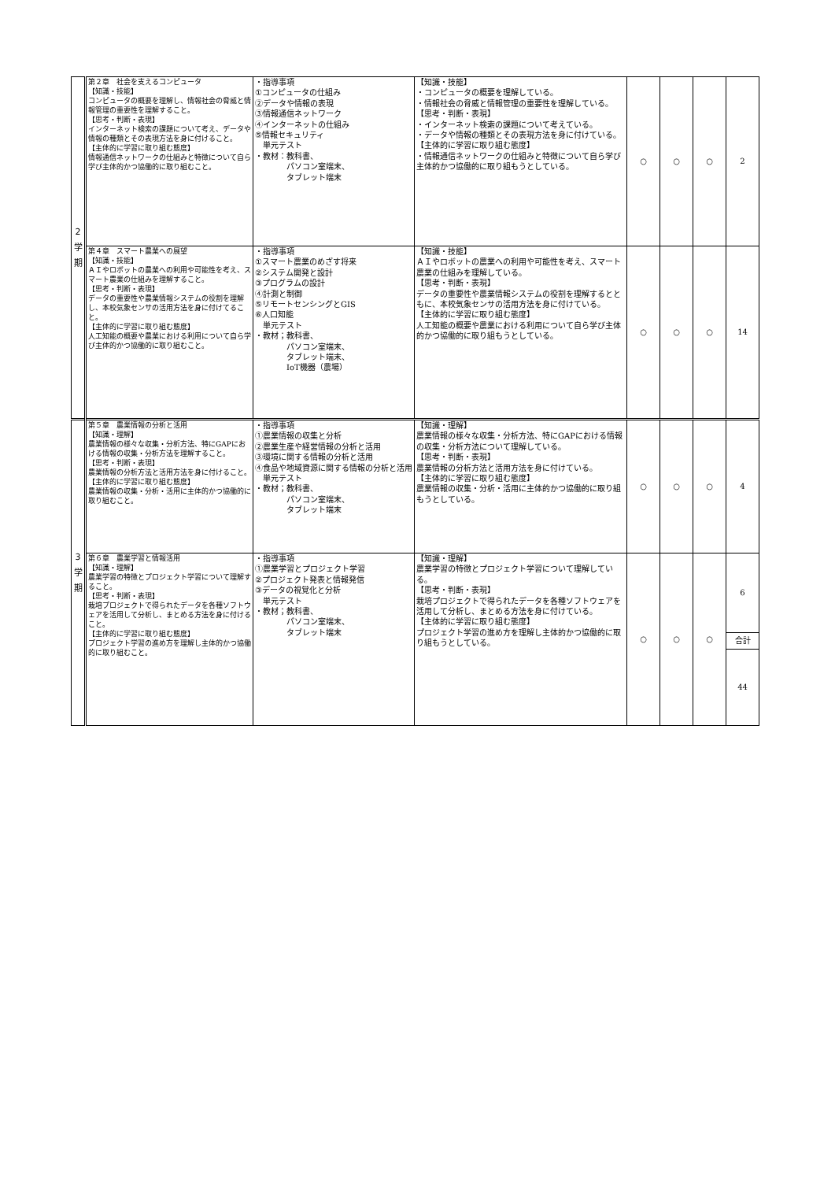| 2 学 期 | 第２章 社会を支えるコンピュータ 【知識・技能】 コンピュータの概要を理解し、情報社会の脅威と情報管理の重要性を理解すること。 【思考・判断・表現】 インターネット検索の課題について考え、データや情報の種類とその表現方法を身に付けること。 【主体的に学習に取り組む態度】 情報通信ネットワークの仕組みと特徴について自ら学び主体的かつ協働的に取り組むこと。 | ・指導事項 ①コンピュータの仕組み ②データや情報の表現 ③情報通信ネットワーク ④インターネットの仕組み ⑤情報セキュリティ 単元テスト ・教材：教科書、 パソコン室端末、 タブレット端末 | 【知識・技能】 ・コンピュータの概要を理解している。 ・情報社会の脅威と情報管理の重要性を理解している。 【思考・判断・表現】 ・インターネット検索の課題について考えている。 ・データや情報の種類とその表現方法を身に付けている。 【主体的に学習に取り組む態度】 ・情報通信ネットワークの仕組みと特徴について自ら学び主体的かつ協働的に取り組もうとしている。 | ○ | ○ | ○ | 2 |
| | 第４章 スマート農業への展望 【知識・技能】 ＡＩやロボットの農業への利用や可能性を考え、スマート農業の仕組みを理解すること。 【思考・判断・表現】 データの重要性や農業情報システムの役割を理解し、本校気象センサの活用方法を身に付けてること。 【主体的に学習に取り組む態度】 人工知能の概要や農業における利用について自ら学び主体的かつ協働的に取り組むこと。 | ・指導事項 ①スマート農業のめざす将来 ②システム開発と設計 ③プログラムの設計 ④計測と制御 ⑤リモートセンシングとGIS ⑥人口知能 単元テスト ・教材；教科書、 パソコン室端末、 タブレット端末、 IoT機器（農場） | 【知識・技能】 ＡＩやロボットの農業への利用や可能性を考え、スマート農業の仕組みを理解している。 【思考・判断・表現】 データの重要性や農業情報システムの役割を理解するとともに、本校気象センサの活用方法を身に付けている。 【主体的に学習に取り組む態度】 人工知能の概要や農業における利用について自ら学び主体的かつ協働的に取り組もうとしている。 | ○ | ○ | ○ | 14 |
| 3 学 期 | 第５章 農業情報の分析と活用 【知識・理解】 農業情報の様々な収集・分析方法、特にGAPにおける情報の収集・分析方法を理解すること。 【思考・判断・表現】 農業情報の分析方法と活用方法を身に付けること。 【主体的に学習に取り組む態度】 農業情報の収集・分析・活用に主体的かつ協働的に取り組むこと。 | ・指導事項 ①農業情報の収集と分析 ②農業生産や経営情報の分析と活用 ③環境に関する情報の分析と活用 ④食品や地域資源に関する情報の分析と活用 単元テスト ・教材；教科書、 パソコン室端末、 タブレット端末 | 【知識・理解】 農業情報の様々な収集・分析方法、特にGAPにおける情報の収集・分析方法について理解している。 【思考・判断・表現】 農業情報の分析方法と活用方法を身に付けている。 【主体的に学習に取り組む態度】 農業情報の収集・分析・活用に主体的かつ協働的に取り組もうとしている。 | ○ | ○ | ○ | 4 |
| | 第６章 農業学習と情報活用 【知識・理解】 農業学習の特徴とプロジェクト学習について理解すること。 【思考・判断・表現】 栽培プロジェクトで得られたデータを各種ソフトウェアを活用して分析し、まとめる方法を身に付けること。 【主体的に学習に取り組む態度】 プロジェクト学習の進め方を理解し主体的かつ協働的に取り組むこと。 | ・指導事項 ①農業学習とプロジェクト学習 ②プロジェクト発表と情報発信 ③データの視覚化と分析 単元テスト ・教材；教科書、 パソコン室端末、 タブレット端末 | 【知識・理解】 農業学習の特徴とプロジェクト学習について理解している。 【思考・判断・表現】 栽培プロジェクトで得られたデータを各種ソフトウェアを活用して分析し、まとめる方法を身に付けている。 【主体的に学習に取り組む態度】 プロジェクト学習の進め方を理解し主体的かつ協働的に取り組もうとしている。 | ○ | ○ | ○ | 6 合計 44 |